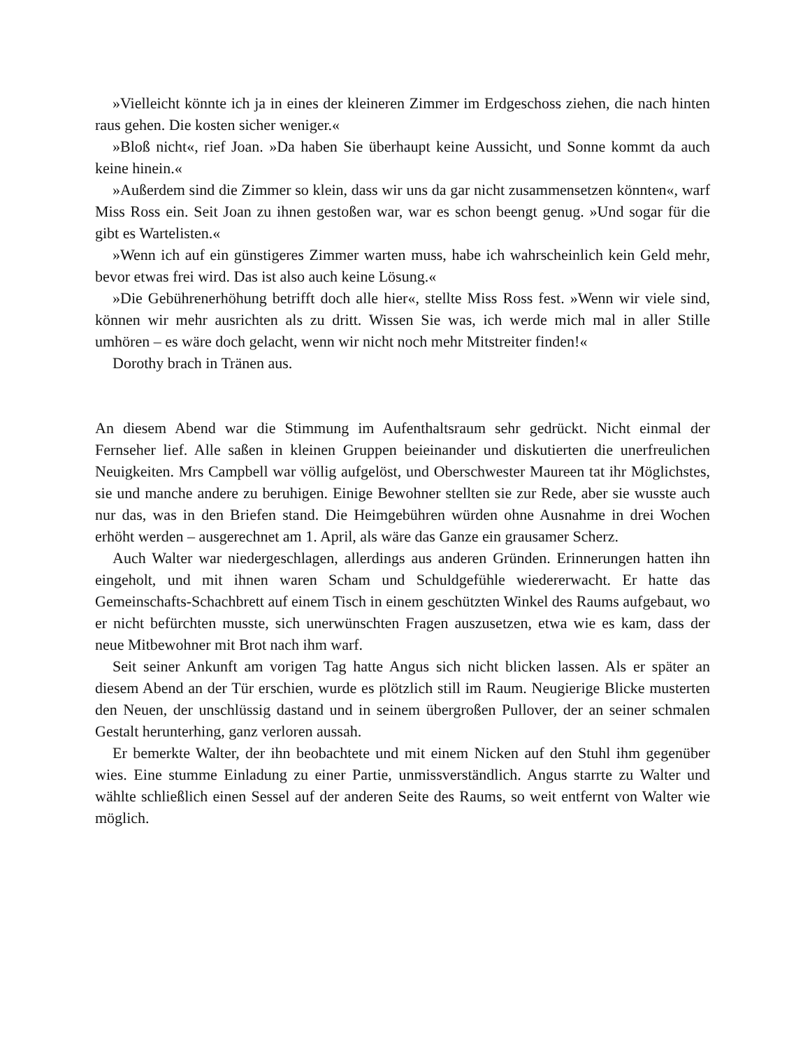»Vielleicht könnte ich ja in eines der kleineren Zimmer im Erdgeschoss ziehen, die nach hinten raus gehen. Die kosten sicher weniger.«
»Bloß nicht«, rief Joan. »Da haben Sie überhaupt keine Aussicht, und Sonne kommt da auch keine hinein.«
»Außerdem sind die Zimmer so klein, dass wir uns da gar nicht zusammensetzen könnten«, warf Miss Ross ein. Seit Joan zu ihnen gestoßen war, war es schon beengt genug. »Und sogar für die gibt es Wartelisten.«
»Wenn ich auf ein günstigeres Zimmer warten muss, habe ich wahrscheinlich kein Geld mehr, bevor etwas frei wird. Das ist also auch keine Lösung.«
»Die Gebührenerhöhung betrifft doch alle hier«, stellte Miss Ross fest. »Wenn wir viele sind, können wir mehr ausrichten als zu dritt. Wissen Sie was, ich werde mich mal in aller Stille umhören – es wäre doch gelacht, wenn wir nicht noch mehr Mitstreiter finden!«
Dorothy brach in Tränen aus.
An diesem Abend war die Stimmung im Aufenthaltsraum sehr gedrückt. Nicht einmal der Fernseher lief. Alle saßen in kleinen Gruppen beieinander und diskutierten die unerfreulichen Neuigkeiten. Mrs Campbell war völlig aufgelöst, und Oberschwester Maureen tat ihr Möglichstes, sie und manche andere zu beruhigen. Einige Bewohner stellten sie zur Rede, aber sie wusste auch nur das, was in den Briefen stand. Die Heimgebühren würden ohne Ausnahme in drei Wochen erhöht werden – ausgerechnet am 1. April, als wäre das Ganze ein grausamer Scherz.
Auch Walter war niedergeschlagen, allerdings aus anderen Gründen. Erinnerungen hatten ihn eingeholt, und mit ihnen waren Scham und Schuldgefühle wiedererwacht. Er hatte das Gemeinschafts-Schachbrett auf einem Tisch in einem geschützten Winkel des Raums aufgebaut, wo er nicht befürchten musste, sich unerwünschten Fragen auszusetzen, etwa wie es kam, dass der neue Mitbewohner mit Brot nach ihm warf.
Seit seiner Ankunft am vorigen Tag hatte Angus sich nicht blicken lassen. Als er später an diesem Abend an der Tür erschien, wurde es plötzlich still im Raum. Neugierige Blicke musterten den Neuen, der unschlüssig dastand und in seinem übergroßen Pullover, der an seiner schmalen Gestalt herunterhing, ganz verloren aussah.
Er bemerkte Walter, der ihn beobachtete und mit einem Nicken auf den Stuhl ihm gegenüber wies. Eine stumme Einladung zu einer Partie, unmissverständlich. Angus starrte zu Walter und wählte schließlich einen Sessel auf der anderen Seite des Raums, so weit entfernt von Walter wie möglich.